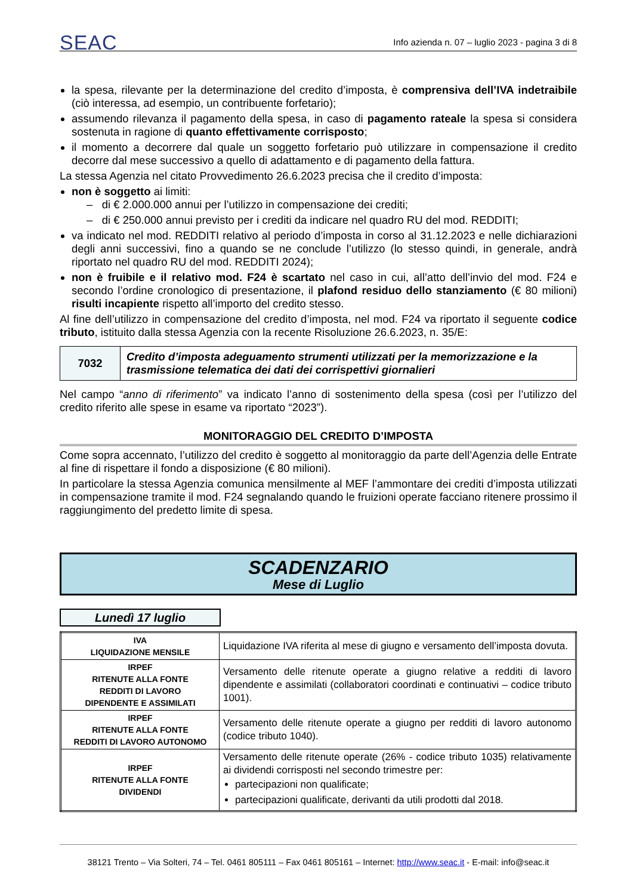SEAC Info azienda n. 07 – luglio 2023 - pagina 3 di 8
la spesa, rilevante per la determinazione del credito d’imposta, è comprensiva dell’IVA indetraibile (ciò interessa, ad esempio, un contribuente forfetario);
assumendo rilevanza il pagamento della spesa, in caso di pagamento rateale la spesa si considera sostenuta in ragione di quanto effettivamente corrisposto;
il momento a decorrere dal quale un soggetto forfetario può utilizzare in compensazione il credito decorre dal mese successivo a quello di adattamento e di pagamento della fattura.
La stessa Agenzia nel citato Provvedimento 26.6.2023 precisa che il credito d’imposta:
non è soggetto ai limiti:
– di € 2.000.000 annui per l’utilizzo in compensazione dei crediti;
– di € 250.000 annui previsto per i crediti da indicare nel quadro RU del mod. REDDITI;
va indicato nel mod. REDDITI relativo al periodo d’imposta in corso al 31.12.2023 e nelle dichiarazioni degli anni successivi, fino a quando se ne conclude l’utilizzo (lo stesso quindi, in generale, andrà riportato nel quadro RU del mod. REDDITI 2024);
non è fruibile e il relativo mod. F24 è scartato nel caso in cui, all’atto dell’invio del mod. F24 e secondo l’ordine cronologico di presentazione, il plafond residuo dello stanziamento (€ 80 milioni) risulti incapiente rispetto all’importo del credito stesso.
Al fine dell’utilizzo in compensazione del credito d’imposta, nel mod. F24 va riportato il seguente codice tributo, istituito dalla stessa Agenzia con la recente Risoluzione 26.6.2023, n. 35/E:
| 7032 | Credito d’imposta adeguamento strumenti utilizzati per la memorizzazione e la trasmissione telematica dei dati dei corrispettivi giornalieri |
Nel campo “anno di riferimento” va indicato l’anno di sostenimento della spesa (così per l’utilizzo del credito riferito alle spese in esame va riportato “2023”).
MONITORAGGIO DEL CREDITO D’IMPOSTA
Come sopra accennato, l’utilizzo del credito è soggetto al monitoraggio da parte dell’Agenzia delle Entrate al fine di rispettare il fondo a disposizione (€ 80 milioni).
In particolare la stessa Agenzia comunica mensilmente al MEF l’ammontare dei crediti d’imposta utilizzati in compensazione tramite il mod. F24 segnalando quando le fruizioni operate facciano ritenere prossimo il raggiungimento del predetto limite di spesa.
SCADENZARIO
Mese di Luglio
Lunedì 17 luglio
| IVA LIQUIDAZIONE MENSILE | Liquidazione IVA riferita al mese di giugno e versamento dell’imposta dovuta. |
| IRPEF RITENUTE ALLA FONTE REDDITI DI LAVORO DIPENDENTE E ASSIMILATI | Versamento delle ritenute operate a giugno relative a redditi di lavoro dipendente e assimilati (collaboratori coordinati e continuativi – codice tributo 1001). |
| IRPEF RITENUTE ALLA FONTE REDDITI DI LAVORO AUTONOMO | Versamento delle ritenute operate a giugno per redditi di lavoro autonomo (codice tributo 1040). |
| IRPEF RITENUTE ALLA FONTE DIVIDENDI | Versamento delle ritenute operate (26% - codice tributo 1035) relativamente ai dividendi corrisposti nel secondo trimestre per: partecipazioni non qualificate; partecipazioni qualificate, derivanti da utili prodotti dal 2018. |
38121 Trento – Via Solteri, 74 – Tel. 0461 805111 – Fax 0461 805161 – Internet: http://www.seac.it - E-mail: info@seac.it